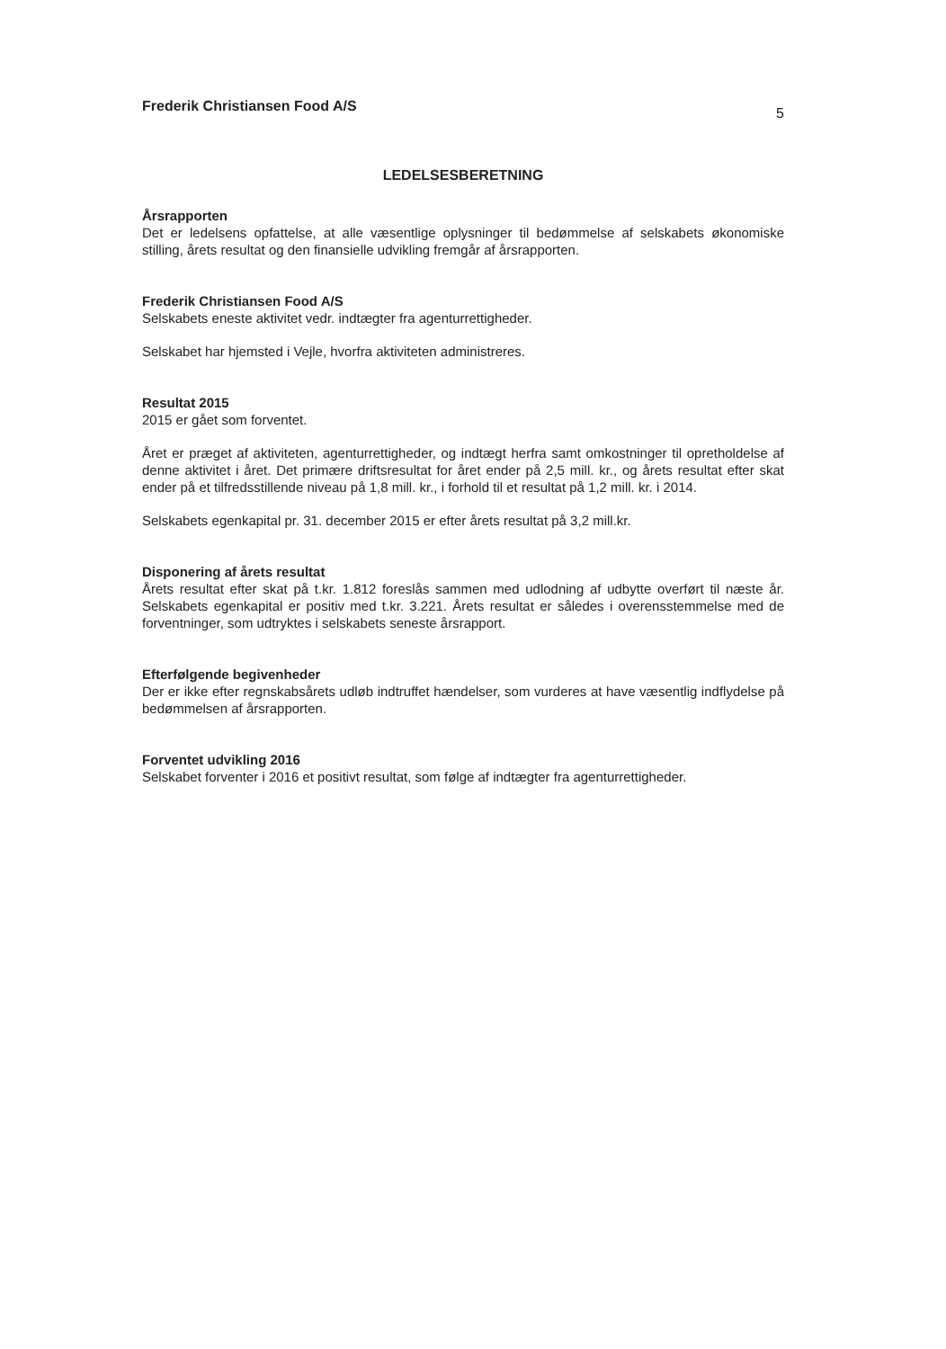Frederik Christiansen Food A/S 5
LEDELSESBERETNING
Årsrapporten
Det er ledelsens opfattelse, at alle væsentlige oplysninger til bedømmelse af selskabets økonomiske stilling, årets resultat og den finansielle udvikling fremgår af årsrapporten.
Frederik Christiansen Food A/S
Selskabets eneste aktivitet vedr. indtægter fra agenturrettigheder.
Selskabet har hjemsted i Vejle, hvorfra aktiviteten administreres.
Resultat 2015
2015 er gået som forventet.
Året er præget af aktiviteten, agenturrettigheder, og indtægt herfra samt omkostninger til opretholdelse af denne aktivitet i året. Det primære driftsresultat for året ender på 2,5 mill. kr., og årets resultat efter skat ender på et tilfredsstillende niveau på 1,8 mill. kr., i forhold til et resultat på 1,2 mill. kr. i 2014.
Selskabets egenkapital pr. 31. december 2015 er efter årets resultat på 3,2 mill.kr.
Disponering af årets resultat
Årets resultat efter skat på t.kr. 1.812 foreslås sammen med udlodning af udbytte overført til næste år. Selskabets egenkapital er positiv med t.kr. 3.221. Årets resultat er således i overensstemmelse med de forventninger, som udtryktes i selskabets seneste årsrapport.
Efterfølgende begivenheder
Der er ikke efter regnskabsårets udløb indtruffet hændelser, som vurderes at have væsentlig indflydelse på bedømmelsen af årsrapporten.
Forventet udvikling 2016
Selskabet forventer i 2016 et positivt resultat, som følge af indtægter fra agenturrettigheder.